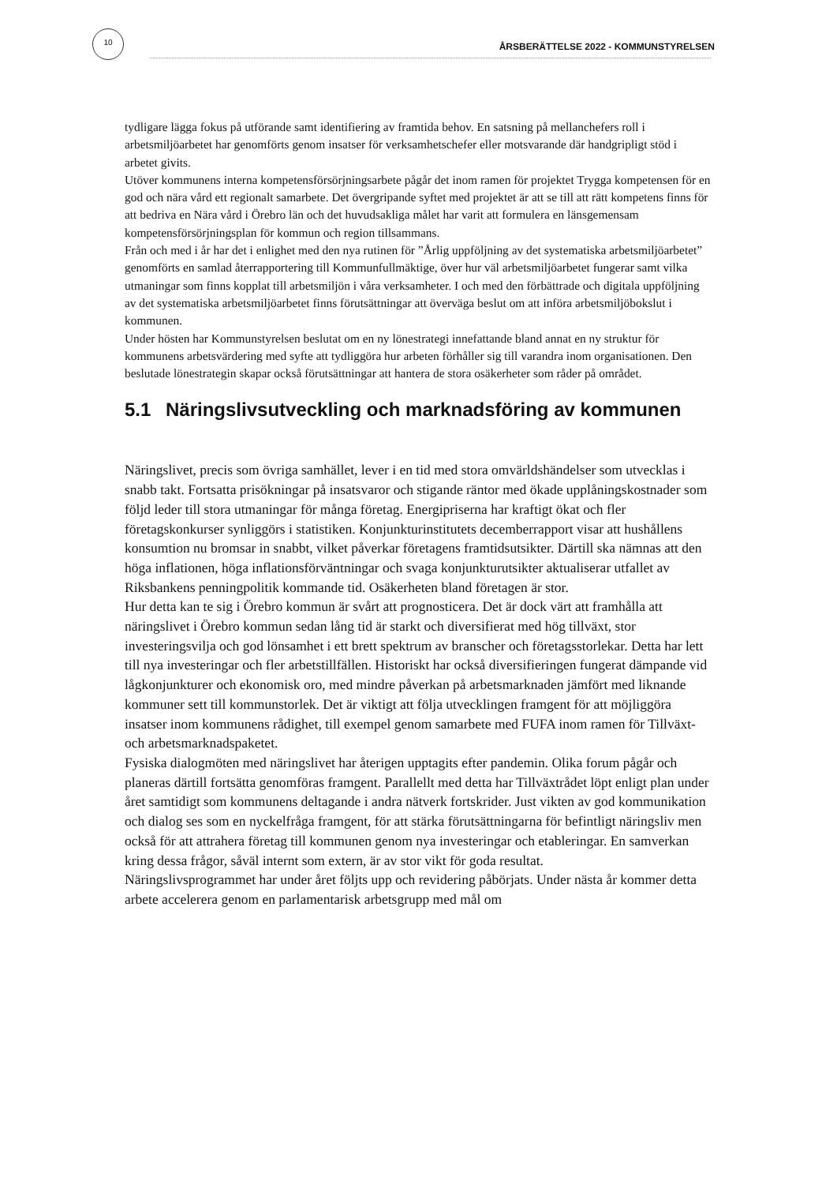10
ÅRSBERÄTTELSE 2022 - KOMMUNSTYRELSEN
tydligare lägga fokus på utförande samt identifiering av framtida behov. En satsning på mellanchefers roll i arbetsmiljöarbetet har genomförts genom insatser för verksamhetschefer eller motsvarande där handgripligt stöd i arbetet givits.
Utöver kommunens interna kompetensförsörjningsarbete pågår det inom ramen för projektet Trygga kompetensen för en god och nära vård ett regionalt samarbete. Det övergripande syftet med projektet är att se till att rätt kompetens finns för att bedriva en Nära vård i Örebro län och det huvudsakliga målet har varit att formulera en länsgemensam kompetensförsörjningsplan för kommun och region tillsammans.
Från och med i år har det i enlighet med den nya rutinen för ”Årlig uppföljning av det systematiska arbetsmiljöarbetet” genomförts en samlad återrapportering till Kommunfullmäktige, över hur väl arbetsmiljöarbetet fungerar samt vilka utmaningar som finns kopplat till arbetsmiljön i våra verksamheter. I och med den förbättrade och digitala uppföljning av det systematiska arbetsmiljöarbetet finns förutsättningar att överväga beslut om att införa arbetsmiljöbokslut i kommunen.
Under hösten har Kommunstyrelsen beslutat om en ny lönestrategi innefattande bland annat en ny struktur för kommunens arbetsvärdering med syfte att tydliggöra hur arbeten förhåller sig till varandra inom organisationen. Den beslutade lönestrategin skapar också förutsättningar att hantera de stora osäkerheter som råder på området.
5.1 Näringslivsutveckling och marknadsföring av kommunen
Näringslivet, precis som övriga samhället, lever i en tid med stora omvärldshändelser som utvecklas i snabb takt. Fortsatta prisökningar på insatsvaror och stigande räntor med ökade upplåningskostnader som följd leder till stora utmaningar för många företag. Energipriserna har kraftigt ökat och fler företagskonkurser synliggörs i statistiken. Konjunkturinstitutets decemberrapport visar att hushållens konsumtion nu bromsar in snabbt, vilket påverkar företagens framtidsutsikter. Därtill ska nämnas att den höga inflationen, höga inflationsförväntningar och svaga konjunkturutsikter aktualiserar utfallet av Riksbankens penningpolitik kommande tid. Osäkerheten bland företagen är stor.
Hur detta kan te sig i Örebro kommun är svårt att prognosticera. Det är dock värt att framhålla att näringslivet i Örebro kommun sedan lång tid är starkt och diversifierat med hög tillväxt, stor investeringsvilja och god lönsamhet i ett brett spektrum av branscher och företagsstorlekar. Detta har lett till nya investeringar och fler arbetstillfällen. Historiskt har också diversifieringen fungerat dämpande vid lågkonjunkturer och ekonomisk oro, med mindre påverkan på arbetsmarknaden jämfört med liknande kommuner sett till kommunstorlek. Det är viktigt att följa utvecklingen framgent för att möjliggöra insatser inom kommunens rådighet, till exempel genom samarbete med FUFA inom ramen för Tillväxt- och arbetsmarknadspaketet.
Fysiska dialogmöten med näringslivet har återigen upptagits efter pandemin. Olika forum pågår och planeras därtill fortsätta genomföras framgent. Parallellt med detta har Tillväxtrådet löpt enligt plan under året samtidigt som kommunens deltagande i andra nätverk fortskrider. Just vikten av god kommunikation och dialog ses som en nyckelfråga framgent, för att stärka förutsättningarna för befintligt näringsliv men också för att attrahera företag till kommunen genom nya investeringar och etableringar. En samverkan kring dessa frågor, såväl internt som extern, är av stor vikt för goda resultat.
Näringslivsprogrammet har under året följts upp och revidering påbörjats. Under nästa år kommer detta arbete accelerera genom en parlamentarisk arbetsgrupp med mål om